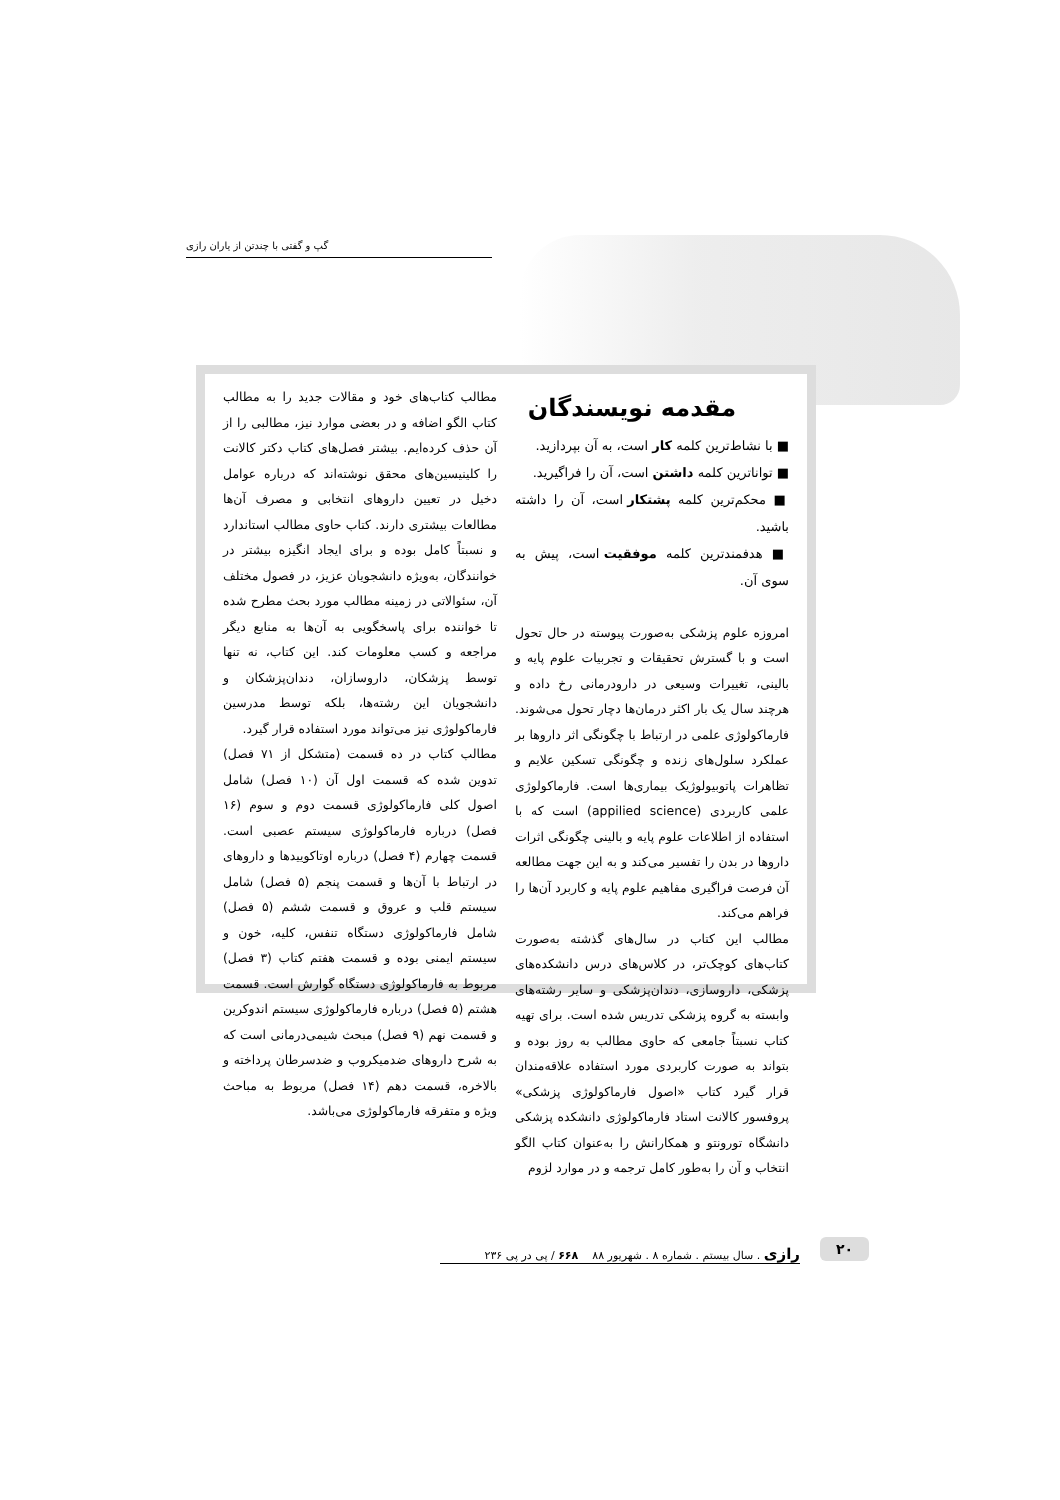گپ و گفتی با چندتن از یاران رازی
مقدمه نویسندگان
■ با نشاط‌ترین کلمه کار است، به آن بپردازید.
■ تواناترین کلمه داشتن است، آن را فراگیرید.
■ محکم‌ترین کلمه پشتکار است، آن را داشته باشید.
■ هدفمندترین کلمه موفقیت است، پیش به سوی آن.
امروزه علوم پزشکی به‌صورت پیوسته در حال تحول است و با گسترش تحقیقات و تجربیات علوم پایه و بالینی، تغییرات وسیعی در دارودرمانی رخ داده و هرچند سال یک بار اکثر درمان‌ها دچار تحول می‌شوند. فارماکولوژی علمی در ارتباط با چگونگی اثر داروها بر عملکرد سلول‌های زنده و چگونگی تسکین علایم و تظاهرات پاتوبیولوژیک بیماری‌ها است. فارماکولوژی علمی کاربردی (appilied science) است که با استفاده از اطلاعات علوم پایه و بالینی چگونگی اثرات داروها در بدن را تفسیر می‌کند و به این جهت مطالعه آن فرصت فراگیری مفاهیم علوم پایه و کاربرد آن‌ها را فراهم می‌کند.
مطالب این کتاب در سال‌های گذشته به‌صورت کتاب‌های کوچک‌تر، در کلاس‌های درس دانشکده‌های پزشکی، داروسازی، دندان‌پزشکی و سایر رشته‌های وابسته به گروه پزشکی تدریس شده است. برای تهیه کتاب نسبتاً جامعی که حاوی مطالب به روز بوده و بتواند به صورت کاربردی مورد استفاده علاقه‌مندان قرار گیرد کتاب «اصول فارماکولوژی پزشکی» پروفسور کالانت استاد فارماکولوژی دانشکده پزشکی دانشگاه تورونتو و همکارانش را به‌عنوان کتاب الگو انتخاب و آن را به‌طور کامل ترجمه و در موارد لزوم
مطالب کتاب‌های خود و مقالات جدید را به مطالب کتاب الگو اضافه و در بعضی موارد نیز، مطالبی را از آن حذف کرده‌ایم. بیشتر فصل‌های کتاب دکتر کالانت را کلینیسین‌های محقق نوشته‌اند که درباره عوامل دخیل در تعیین داروهای انتخابی و مصرف آن‌ها مطالعات بیشتری دارند. کتاب حاوی مطالب استاندارد و نسبتاً کامل بوده و برای ایجاد انگیزه بیشتر در خوانندگان، به‌ویژه دانشجویان عزیز، در فصول مختلف آن، سئوالاتی در زمینه مطالب مورد بحث مطرح شده تا خواننده برای پاسخگویی به آن‌ها به منابع دیگر مراجعه و کسب معلومات کند. این کتاب، نه تنها توسط پزشکان، داروسازان، دندان‌پزشکان و دانشجویان این رشته‌ها، بلکه توسط مدرسین فارماکولوژی نیز می‌تواند مورد استفاده قرار گیرد.
مطالب کتاب در ده قسمت (متشکل از ۷۱ فصل) تدوین شده که قسمت اول آن (۱۰ فصل) شامل اصول کلی فارماکولوژی قسمت دوم و سوم (۱۶ فصل) درباره فارماکولوژی سیستم عصبی است. قسمت چهارم (۴ فصل) درباره اوتاکوییدها و داروهای در ارتباط با آن‌ها و قسمت پنجم (۵ فصل) شامل سیستم قلب و عروق و قسمت ششم (۵ فصل) شامل فارماکولوژی دستگاه تنفس، کلیه، خون و سیستم ایمنی بوده و قسمت هفتم کتاب (۳ فصل) مربوط به فارماکولوژی دستگاه گوارش است. قسمت هشتم (۵ فصل) درباره فارماکولوژی سیستم اندوکرین و قسمت نهم (۹ فصل) مبحث شیمی‌درمانی است که به شرح داروهای ضدمیکروب و ضدسرطان پرداخته و بالاخره، قسمت دهم (۱۴ فصل) مربوط به مباحث ویژه و متفرقه فارماکولوژی می‌باشد.
۲۰ رازی . سال بیستم . شماره ۸ . شهریور ۸۸ ۶۶۸ / پی در پی ۲۳۶